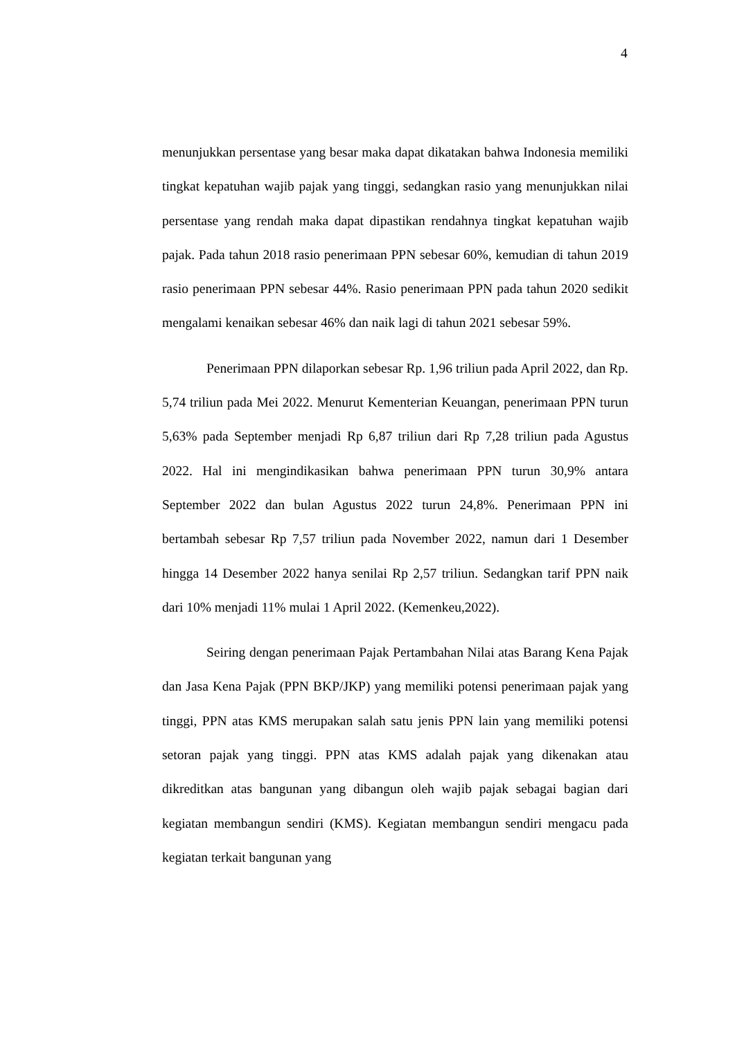4
menunjukkan persentase yang besar maka dapat dikatakan bahwa Indonesia memiliki tingkat kepatuhan wajib pajak yang tinggi, sedangkan rasio yang menunjukkan nilai persentase yang rendah maka dapat dipastikan rendahnya tingkat kepatuhan wajib pajak. Pada tahun 2018 rasio penerimaan PPN sebesar 60%, kemudian di tahun 2019 rasio penerimaan PPN sebesar 44%. Rasio penerimaan PPN pada tahun 2020 sedikit mengalami kenaikan sebesar 46% dan naik lagi di tahun 2021 sebesar 59%.
Penerimaan PPN dilaporkan sebesar Rp. 1,96 triliun pada April 2022, dan Rp. 5,74 triliun pada Mei 2022. Menurut Kementerian Keuangan, penerimaan PPN turun 5,63% pada September menjadi Rp 6,87 triliun dari Rp 7,28 triliun pada Agustus 2022. Hal ini mengindikasikan bahwa penerimaan PPN turun 30,9% antara September 2022 dan bulan Agustus 2022 turun 24,8%. Penerimaan PPN ini bertambah sebesar Rp 7,57 triliun pada November 2022, namun dari 1 Desember hingga 14 Desember 2022 hanya senilai Rp 2,57 triliun. Sedangkan tarif PPN naik dari 10% menjadi 11% mulai 1 April 2022. (Kemenkeu,2022).
Seiring dengan penerimaan Pajak Pertambahan Nilai atas Barang Kena Pajak dan Jasa Kena Pajak (PPN BKP/JKP) yang memiliki potensi penerimaan pajak yang tinggi, PPN atas KMS merupakan salah satu jenis PPN lain yang memiliki potensi setoran pajak yang tinggi. PPN atas KMS adalah pajak yang dikenakan atau dikreditkan atas bangunan yang dibangun oleh wajib pajak sebagai bagian dari kegiatan membangun sendiri (KMS). Kegiatan membangun sendiri mengacu pada kegiatan terkait bangunan yang